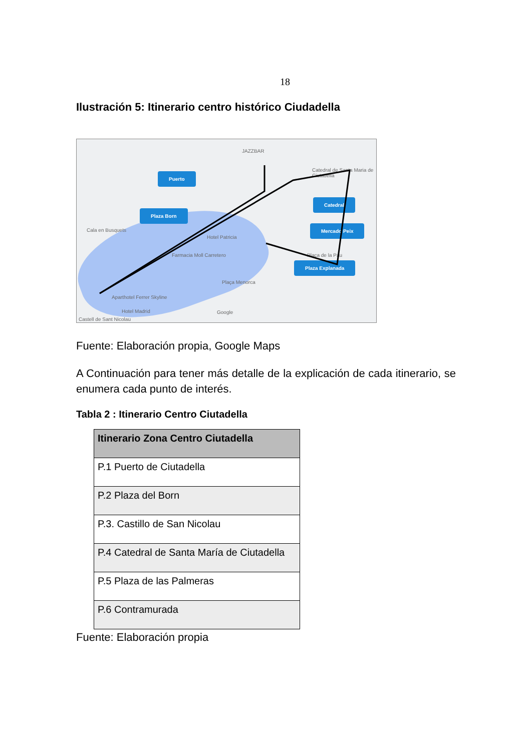18
Ilustración 5: Itinerario centro histórico Ciudadella
Puerto
Plaza Born
Catedral
Mercado Peix
Plaza Explanada
JAZZBAR
Catedral de Santa Maria de Ciutadella
Cala en Busquets
Hotel Patricia
Farmacia Moll Carretero
Plaça Menorca
Plaça de la Pau
Aparthotel Ferrer Skyline
Hotel Madrid Google
Castell de Sant Nicolau
Fuente: Elaboración propia, Google Maps
A Continuación para tener más detalle de la explicación de cada itinerario, se enumera cada punto de interés.
Tabla 2 : Itinerario Centro Ciutadella
| Itinerario Zona Centro Ciutadella |
| --- |
| P.1 Puerto de Ciutadella |
| P.2 Plaza del Born |
| P.3. Castillo de San Nicolau |
| P.4 Catedral de Santa María de Ciutadella |
| P.5 Plaza de las Palmeras |
| P.6 Contramurada |
Fuente: Elaboración propia